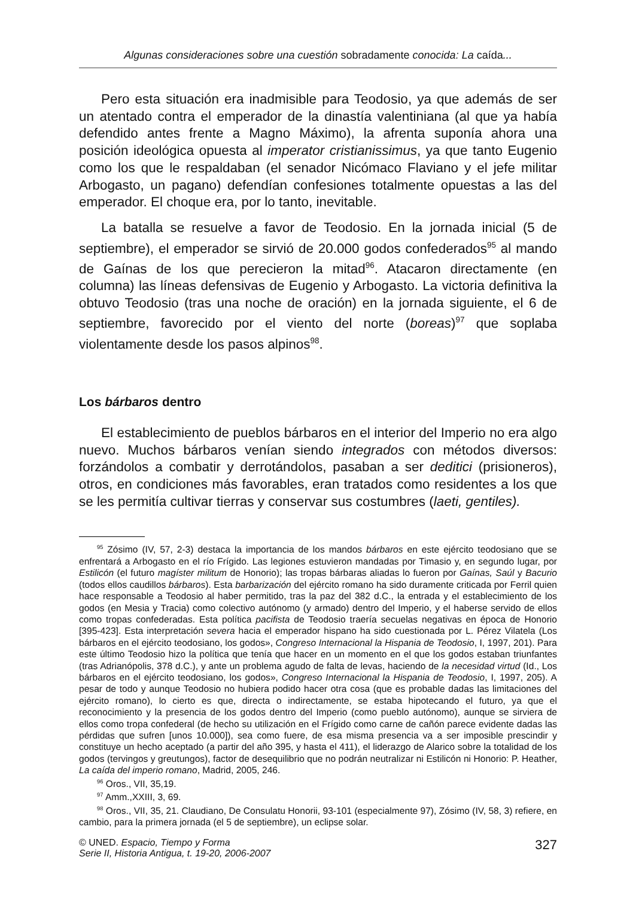Algunas consideraciones sobre una cuestión sobradamente conocida: La caída...
Pero esta situación era inadmisible para Teodosio, ya que además de ser un atentado contra el emperador de la dinastía valentiniana (al que ya había defendido antes frente a Magno Máximo), la afrenta suponía ahora una posición ideológica opuesta al imperator cristianissimus, ya que tanto Eugenio como los que le respaldaban (el senador Nicómaco Flaviano y el jefe militar Arbogasto, un pagano) defendían confesiones totalmente opuestas a las del emperador. El choque era, por lo tanto, inevitable.
La batalla se resuelve a favor de Teodosio. En la jornada inicial (5 de septiembre), el emperador se sirvió de 20.000 godos confederados<sup>95</sup> al mando de Gaínas de los que perecieron la mitad<sup>96</sup>. Atacaron directamente (en columna) las líneas defensivas de Eugenio y Arbogasto. La victoria definitiva la obtuvo Teodosio (tras una noche de oración) en la jornada siguiente, el 6 de septiembre, favorecido por el viento del norte (boreas)<sup>97</sup> que soplaba violentamente desde los pasos alpinos<sup>98</sup>.
Los bárbaros dentro
El establecimiento de pueblos bárbaros en el interior del Imperio no era algo nuevo. Muchos bárbaros venían siendo integrados con métodos diversos: forzándolos a combatir y derrotándolos, pasaban a ser deditici (prisioneros), otros, en condiciones más favorables, eran tratados como residentes a los que se les permitía cultivar tierras y conservar sus costumbres (laeti, gentiles).
<sup>95</sup> Zósimo (IV, 57, 2-3) destaca la importancia de los mandos bárbaros en este ejército teodosiano que se enfrentará a Arbogasto en el río Frígido. Las legiones estuvieron mandadas por Timasio y, en segundo lugar, por Estilicón (el futuro magíster militum de Honorio); las tropas bárbaras aliadas lo fueron por Gaínas, Saúl y Bacurio (todos ellos caudillos bárbaros). Esta barbarización del ejército romano ha sido duramente criticada por Ferril quien hace responsable a Teodosio al haber permitido, tras la paz del 382 d.C., la entrada y el establecimiento de los godos (en Mesia y Tracia) como colectivo autónomo (y armado) dentro del Imperio, y el haberse servido de ellos como tropas confederadas. Esta política pacifista de Teodosio traería secuelas negativas en época de Honorio [395-423]. Esta interpretación severa hacia el emperador hispano ha sido cuestionada por L. Pérez Vilatela (Los bárbaros en el ejército teodosiano, los godos», Congreso Internacional la Hispania de Teodosio, I, 1997, 201). Para este último Teodosio hizo la política que tenía que hacer en un momento en el que los godos estaban triunfantes (tras Adrianópolis, 378 d.C.), y ante un problema agudo de falta de levas, haciendo de la necesidad virtud (Id., Los bárbaros en el ejército teodosiano, los godos», Congreso Internacional la Hispania de Teodosio, I, 1997, 205). A pesar de todo y aunque Teodosio no hubiera podido hacer otra cosa (que es probable dadas las limitaciones del ejército romano), lo cierto es que, directa o indirectamente, se estaba hipotecando el futuro, ya que el reconocimiento y la presencia de los godos dentro del Imperio (como pueblo autónomo), aunque se sirviera de ellos como tropa confederal (de hecho su utilización en el Frígido como carne de cañón parece evidente dadas las pérdidas que sufren [unos 10.000]), sea como fuere, de esa misma presencia va a ser imposible prescindir y constituye un hecho aceptado (a partir del año 395, y hasta el 411), el liderazgo de Alarico sobre la totalidad de los godos (tervingos y greutungos), factor de desequilibrio que no podrán neutralizar ni Estilicón ni Honorio: P. Heather, La caída del imperio romano, Madrid, 2005, 246.
<sup>96</sup> Oros., VII, 35,19.
<sup>97</sup> Amm.,XXIII, 3, 69.
<sup>98</sup> Oros., VII, 35, 21. Claudiano, De Consulatu Honorii, 93-101 (especialmente 97), Zósimo (IV, 58, 3) refiere, en cambio, para la primera jornada (el 5 de septiembre), un eclipse solar.
© UNED. Espacio, Tiempo y Forma
Serie II, Historia Antigua, t. 19-20, 2006-2007
327